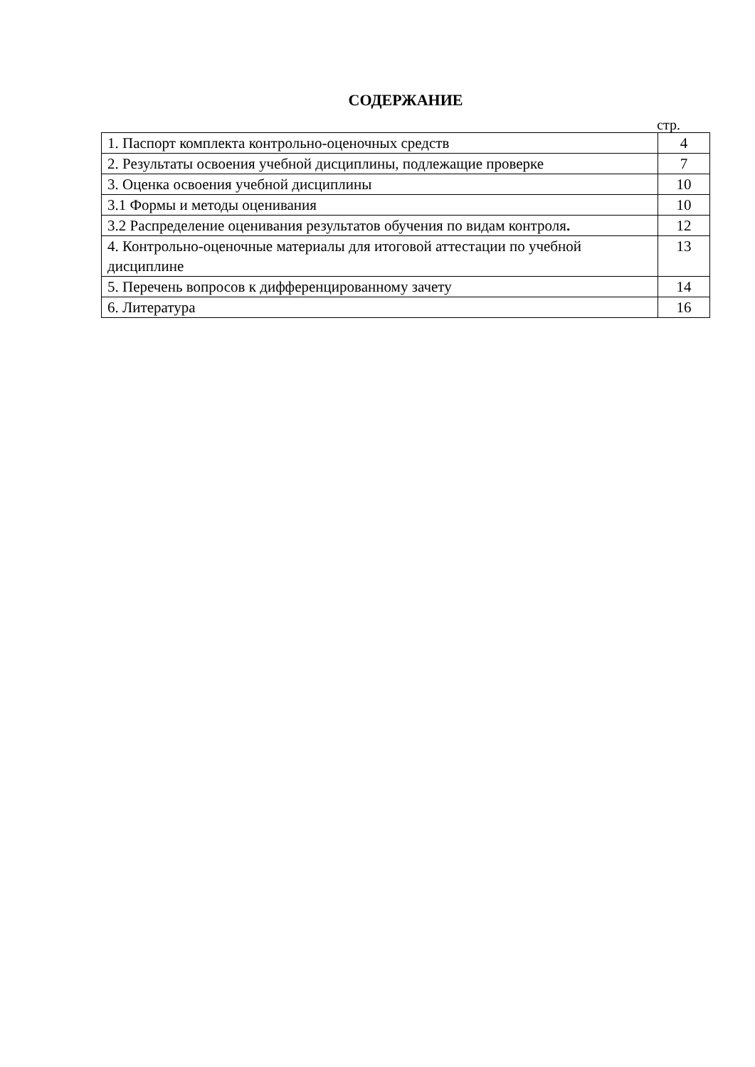СОДЕРЖАНИЕ
стр.
| 1. Паспорт комплекта контрольно-оценочных средств | 4 |
| 2. Результаты освоения учебной дисциплины, подлежащие проверке | 7 |
| 3. Оценка освоения учебной дисциплины | 10 |
| 3.1 Формы и методы оценивания | 10 |
| 3.2 Распределение оценивания результатов обучения по видам контроля . | 12 |
| 4. Контрольно-оценочные материалы для итоговой аттестации по учебной дисциплине | 13 |
| 5. Перечень вопросов к дифференцированному зачету | 14 |
| 6. Литература | 16 |